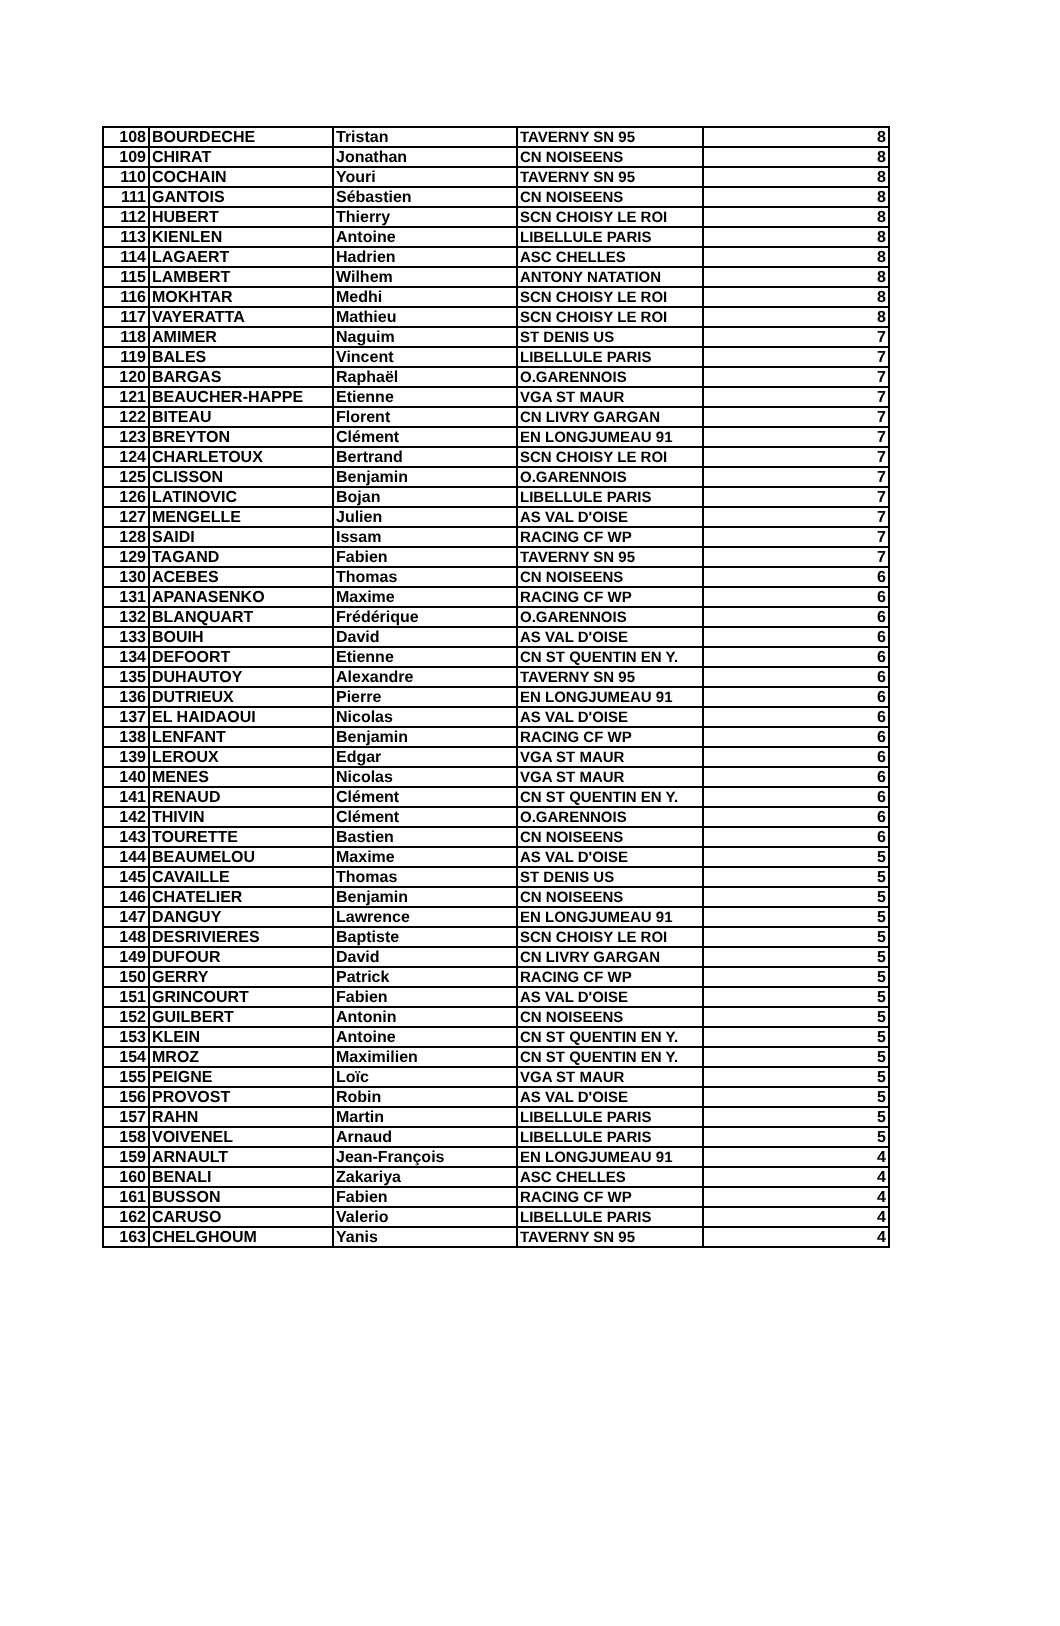| 108 | BOURDECHE | Tristan | TAVERNY SN 95 | 8 |
| 109 | CHIRAT | Jonathan | CN NOISEENS | 8 |
| 110 | COCHAIN | Youri | TAVERNY SN 95 | 8 |
| 111 | GANTOIS | Sébastien | CN NOISEENS | 8 |
| 112 | HUBERT | Thierry | SCN CHOISY LE ROI | 8 |
| 113 | KIENLEN | Antoine | LIBELLULE PARIS | 8 |
| 114 | LAGAERT | Hadrien | ASC CHELLES | 8 |
| 115 | LAMBERT | Wilhem | ANTONY NATATION | 8 |
| 116 | MOKHTAR | Medhi | SCN CHOISY LE ROI | 8 |
| 117 | VAYERATTA | Mathieu | SCN CHOISY LE ROI | 8 |
| 118 | AMIMER | Naguim | ST DENIS US | 7 |
| 119 | BALES | Vincent | LIBELLULE PARIS | 7 |
| 120 | BARGAS | Raphaël | O.GARENNOIS | 7 |
| 121 | BEAUCHER-HAPPE | Etienne | VGA ST MAUR | 7 |
| 122 | BITEAU | Florent | CN LIVRY GARGAN | 7 |
| 123 | BREYTON | Clément | EN LONGJUMEAU 91 | 7 |
| 124 | CHARLETOUX | Bertrand | SCN CHOISY LE ROI | 7 |
| 125 | CLISSON | Benjamin | O.GARENNOIS | 7 |
| 126 | LATINOVIC | Bojan | LIBELLULE PARIS | 7 |
| 127 | MENGELLE | Julien | AS VAL D'OISE | 7 |
| 128 | SAIDI | Issam | RACING CF WP | 7 |
| 129 | TAGAND | Fabien | TAVERNY SN 95 | 7 |
| 130 | ACEBES | Thomas | CN NOISEENS | 6 |
| 131 | APANASENKO | Maxime | RACING CF WP | 6 |
| 132 | BLANQUART | Frédérique | O.GARENNOIS | 6 |
| 133 | BOUIH | David | AS VAL D'OISE | 6 |
| 134 | DEFOORT | Etienne | CN ST QUENTIN EN Y. | 6 |
| 135 | DUHAUTOY | Alexandre | TAVERNY SN 95 | 6 |
| 136 | DUTRIEUX | Pierre | EN LONGJUMEAU 91 | 6 |
| 137 | EL HAIDAOUI | Nicolas | AS VAL D'OISE | 6 |
| 138 | LENFANT | Benjamin | RACING CF WP | 6 |
| 139 | LEROUX | Edgar | VGA ST MAUR | 6 |
| 140 | MENES | Nicolas | VGA ST MAUR | 6 |
| 141 | RENAUD | Clément | CN ST QUENTIN EN Y. | 6 |
| 142 | THIVIN | Clément | O.GARENNOIS | 6 |
| 143 | TOURETTE | Bastien | CN NOISEENS | 6 |
| 144 | BEAUMELOU | Maxime | AS VAL D'OISE | 5 |
| 145 | CAVAILLE | Thomas | ST DENIS US | 5 |
| 146 | CHATELIER | Benjamin | CN NOISEENS | 5 |
| 147 | DANGUY | Lawrence | EN LONGJUMEAU 91 | 5 |
| 148 | DESRIVIERES | Baptiste | SCN CHOISY LE ROI | 5 |
| 149 | DUFOUR | David | CN LIVRY GARGAN | 5 |
| 150 | GERRY | Patrick | RACING CF WP | 5 |
| 151 | GRINCOURT | Fabien | AS VAL D'OISE | 5 |
| 152 | GUILBERT | Antonin | CN NOISEENS | 5 |
| 153 | KLEIN | Antoine | CN ST QUENTIN EN Y. | 5 |
| 154 | MROZ | Maximilien | CN ST QUENTIN EN Y. | 5 |
| 155 | PEIGNE | Loïc | VGA ST MAUR | 5 |
| 156 | PROVOST | Robin | AS VAL D'OISE | 5 |
| 157 | RAHN | Martin | LIBELLULE PARIS | 5 |
| 158 | VOIVENEL | Arnaud | LIBELLULE PARIS | 5 |
| 159 | ARNAULT | Jean-François | EN LONGJUMEAU 91 | 4 |
| 160 | BENALI | Zakariya | ASC CHELLES | 4 |
| 161 | BUSSON | Fabien | RACING CF WP | 4 |
| 162 | CARUSO | Valerio | LIBELLULE PARIS | 4 |
| 163 | CHELGHOUM | Yanis | TAVERNY SN 95 | 4 |